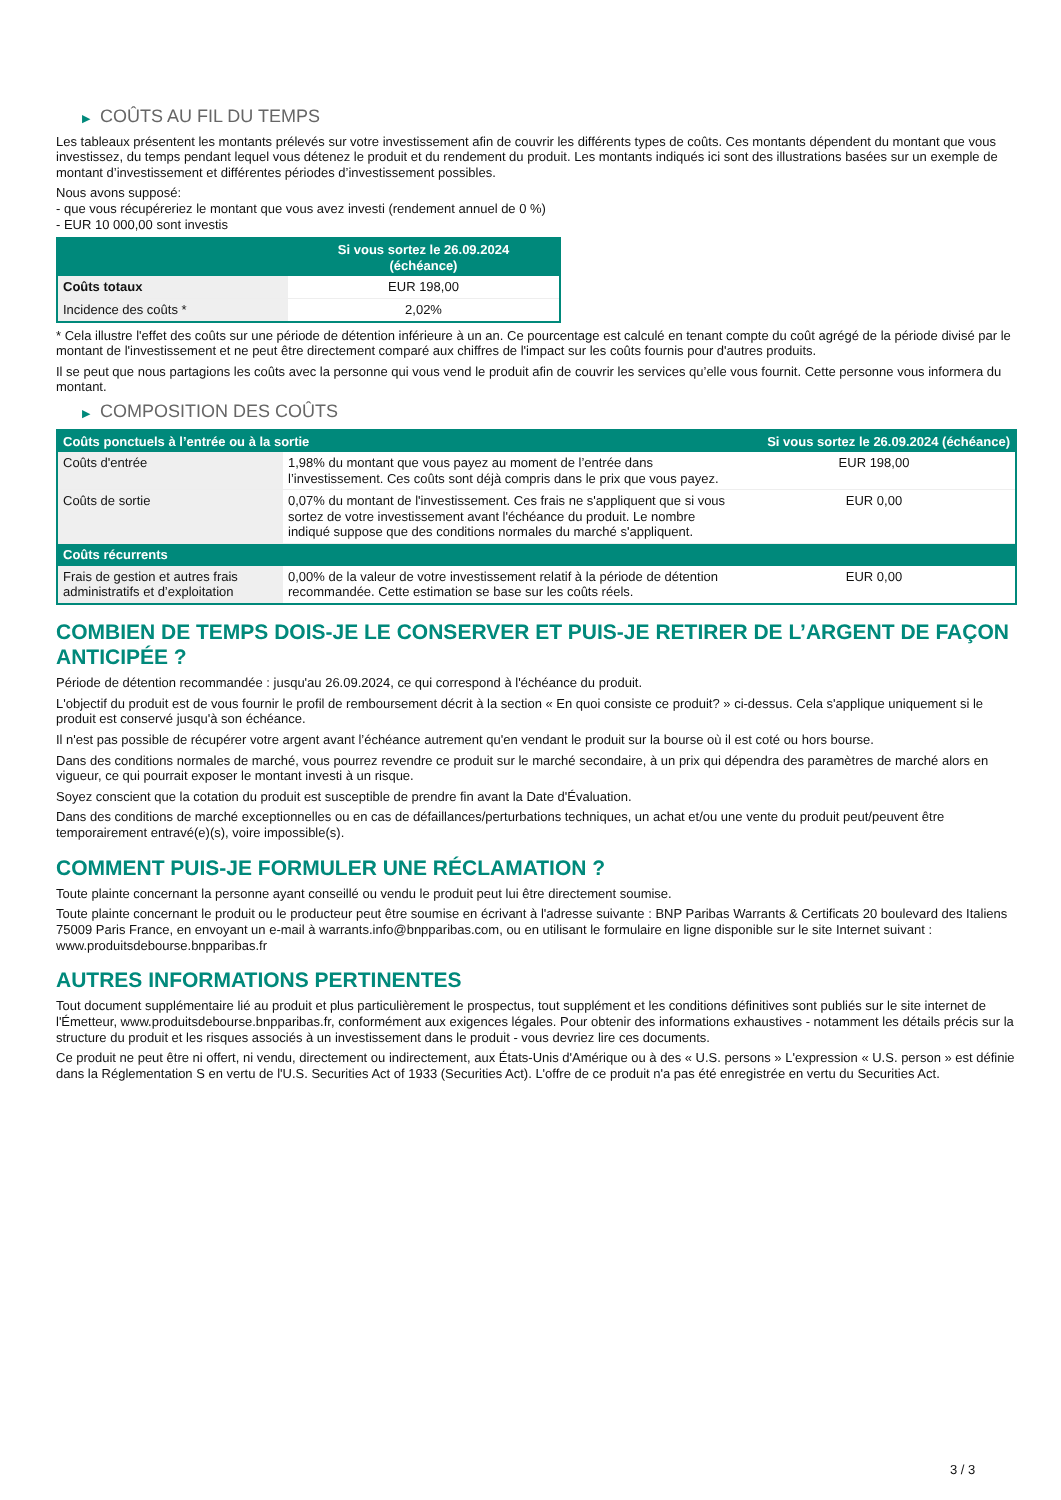▶ COÛTS AU FIL DU TEMPS
Les tableaux présentent les montants prélevés sur votre investissement afin de couvrir les différents types de coûts. Ces montants dépendent du montant que vous investissez, du temps pendant lequel vous détenez le produit et du rendement du produit. Les montants indiqués ici sont des illustrations basées sur un exemple de montant d’investissement et différentes périodes d’investissement possibles.
Nous avons supposé:
- que vous récupéreriez le montant que vous avez investi (rendement annuel de 0 %)
- EUR 10 000,00 sont investis
| | Si vous sortez le 26.09.2024 (échéance) |
| --- | --- |
| Coûts totaux | EUR 198,00 |
| Incidence des coûts * | 2,02% |
* Cela illustre l'effet des coûts sur une période de détention inférieure à un an. Ce pourcentage est calculé en tenant compte du coût agrégé de la période divisé par le montant de l'investissement et ne peut être directement comparé aux chiffres de l'impact sur les coûts fournis pour d'autres produits.
Il se peut que nous partagions les coûts avec la personne qui vous vend le produit afin de couvrir les services qu’elle vous fournit. Cette personne vous informera du montant.
▶ COMPOSITION DES COÛTS
| Coûts ponctuels à l’entrée ou à la sortie | | Si vous sortez le 26.09.2024 (échéance) |
| --- | --- | --- |
| Coûts d'entrée | 1,98% du montant que vous payez au moment de l’entrée dans l’investissement. Ces coûts sont déjà compris dans le prix que vous payez. | EUR 198,00 |
| Coûts de sortie | 0,07% du montant de l'investissement. Ces frais ne s'appliquent que si vous sortez de votre investissement avant l'échéance du produit. Le nombre indiqué suppose que des conditions normales du marché s'appliquent. | EUR 0,00 |
| Coûts récurrents | | |
| Frais de gestion et autres frais administratifs et d’exploitation | 0,00% de la valeur de votre investissement relatif à la période de détention recommandée. Cette estimation se base sur les coûts réels. | EUR 0,00 |
COMBIEN DE TEMPS DOIS-JE LE CONSERVER ET PUIS-JE RETIRER DE L’ARGENT DE FAÇON ANTICIPÉE ?
Période de détention recommandée : jusqu'au 26.09.2024, ce qui correspond à l'échéance du produit.
L'objectif du produit est de vous fournir le profil de remboursement décrit à la section « En quoi consiste ce produit? » ci-dessus. Cela s'applique uniquement si le produit est conservé jusqu'à son échéance.
Il n'est pas possible de récupérer votre argent avant l’échéance autrement qu'en vendant le produit sur la bourse où il est coté ou hors bourse.
Dans des conditions normales de marché, vous pourrez revendre ce produit sur le marché secondaire, à un prix qui dépendra des paramètres de marché alors en vigueur, ce qui pourrait exposer le montant investi à un risque.
Soyez conscient que la cotation du produit est susceptible de prendre fin avant la Date d'Évaluation.
Dans des conditions de marché exceptionnelles ou en cas de défaillances/perturbations techniques, un achat et/ou une vente du produit peut/peuvent être temporairement entravé(e)(s), voire impossible(s).
COMMENT PUIS-JE FORMULER UNE RÉCLAMATION ?
Toute plainte concernant la personne ayant conseillé ou vendu le produit peut lui être directement soumise.
Toute plainte concernant le produit ou le producteur peut être soumise en écrivant à l'adresse suivante : BNP Paribas Warrants & Certificats 20 boulevard des Italiens 75009 Paris France, en envoyant un e-mail à warrants.info@bnpparibas.com, ou en utilisant le formulaire en ligne disponible sur le site Internet suivant : www.produitsdebourse.bnpparibas.fr
AUTRES INFORMATIONS PERTINENTES
Tout document supplémentaire lié au produit et plus particulièrement le prospectus, tout supplément et les conditions définitives sont publiés sur le site internet de l'Émetteur, www.produitsdebourse.bnpparibas.fr, conformément aux exigences légales. Pour obtenir des informations exhaustives - notamment les détails précis sur la structure du produit et les risques associés à un investissement dans le produit - vous devriez lire ces documents.
Ce produit ne peut être ni offert, ni vendu, directement ou indirectement, aux États-Unis d'Amérique ou à des « U.S. persons » L'expression « U.S. person » est définie dans la Réglementation S en vertu de l'U.S. Securities Act of 1933 (Securities Act). L'offre de ce produit n'a pas été enregistrée en vertu du Securities Act.
3 / 3